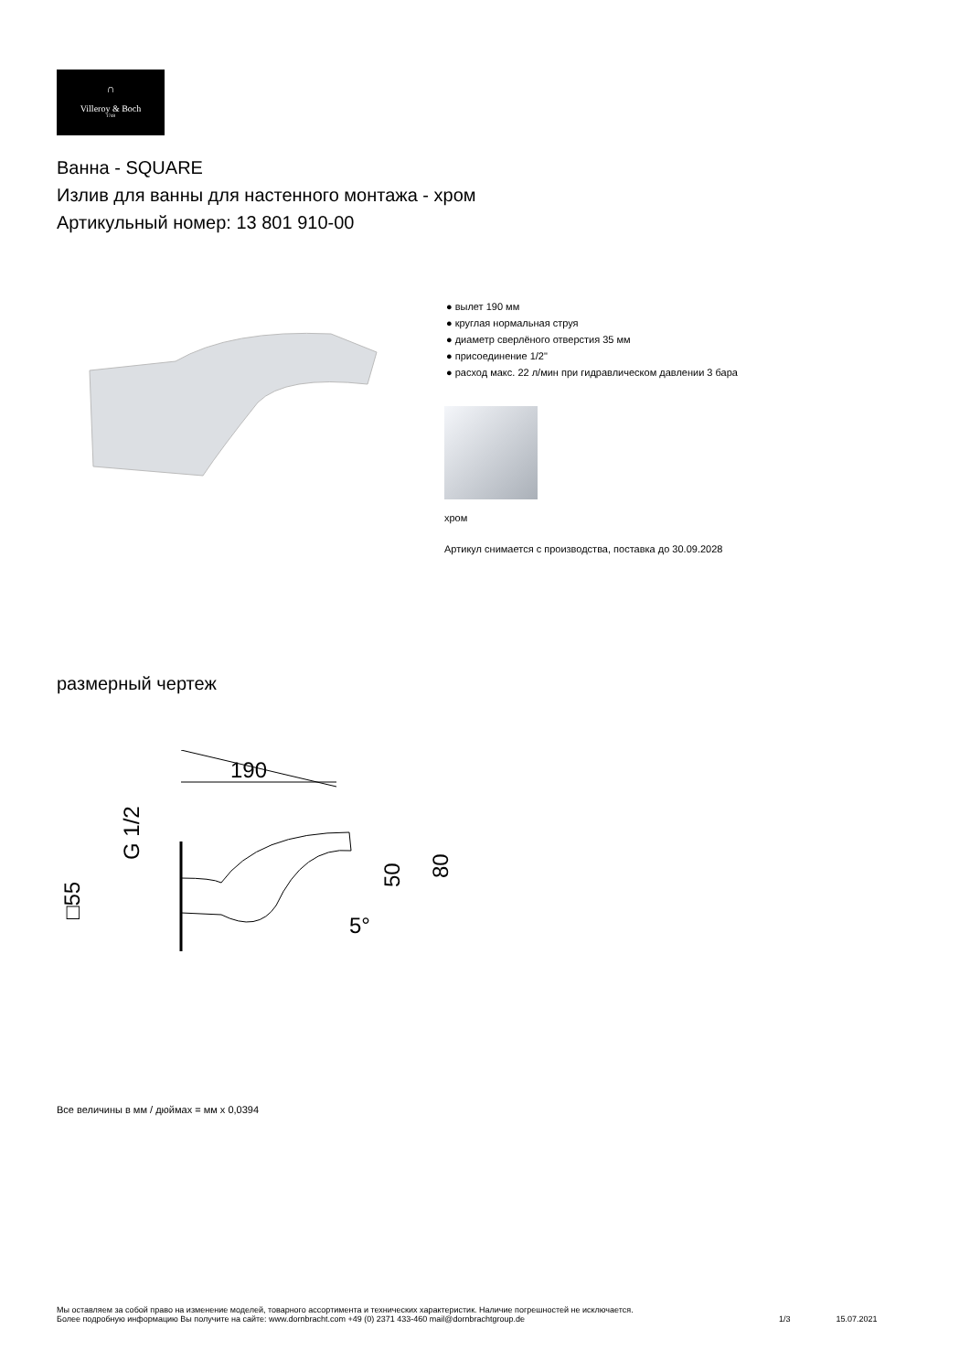∩
Villeroy & Boch
1748
Ванна - SQUARE
Излив для ванны для настенного монтажа - хром
Артикульный номер: 13 801 910-00
● вылет 190 мм
● круглая нормальная струя
● диаметр сверлёного отверстия 35 мм
● присоединение 1/2"
● расход макс. 22 л/мин при гидравлическом давлении 3 бара
хром
Артикул снимается с производства, поставка до 30.09.2028
размерный чертеж
190
G 1/2
□55
50
80
5°
Все величины в мм / дюймах = мм x 0,0394
Мы оставляем за собой право на изменение моделей, товарного ассортимента и технических характеристик. Наличие погрешностей не исключается.
Более подробную информацию Вы получите на сайте: www.dornbracht.com +49 (0) 2371 433-460 mail@dornbrachtgroup.de
1/3 15.07.2021